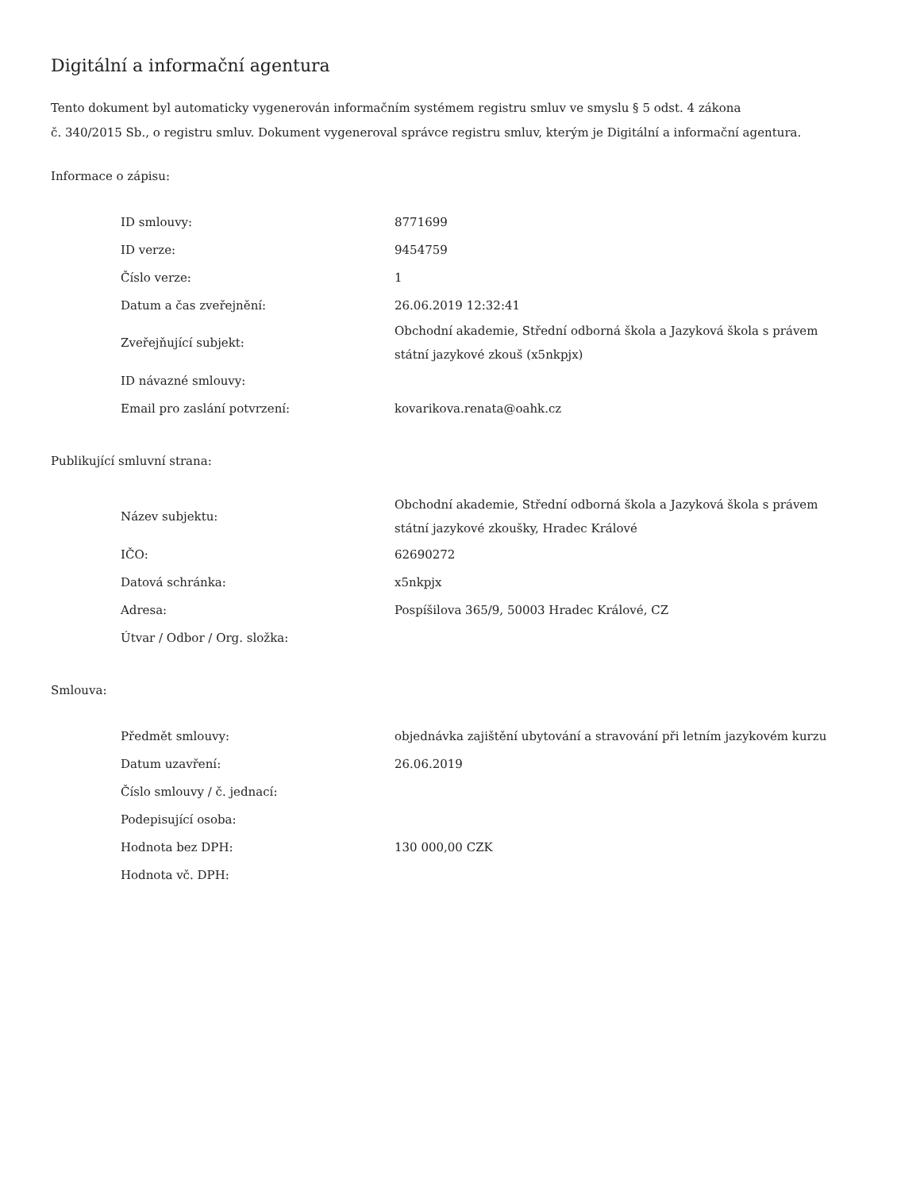Digitální a informační agentura
Tento dokument byl automaticky vygenerován informačním systémem registru smluv ve smyslu § 5 odst. 4 zákona
č. 340/2015 Sb., o registru smluv. Dokument vygeneroval správce registru smluv, kterým je Digitální a informační agentura.
Informace o zápisu:
| ID smlouvy: | 8771699 |
| ID verze: | 9454759 |
| Číslo verze: | 1 |
| Datum a čas zveřejnění: | 26.06.2019 12:32:41 |
| Zveřejňující subjekt: | Obchodní akademie, Střední odborná škola a Jazyková škola s právem státní jazykové zkouš (x5nkpjx) |
| ID návazné smlouvy: | |
| Email pro zaslání potvrzení: | kovarikova.renata@oahk.cz |
Publikující smluvní strana:
| Název subjektu: | Obchodní akademie, Střední odborná škola a Jazyková škola s právem státní jazykové zkoušky, Hradec Králové |
| IČO: | 62690272 |
| Datová schránka: | x5nkpjx |
| Adresa: | Pospíšilova 365/9, 50003 Hradec Králové, CZ |
| Útvar / Odbor / Org. složka: | |
Smlouva:
| Předmět smlouvy: | objednávka zajištění ubytování a stravování při letním jazykovém kurzu |
| Datum uzavření: | 26.06.2019 |
| Číslo smlouvy / č. jednací: | |
| Podepisující osoba: | |
| Hodnota bez DPH: | 130 000,00 CZK |
| Hodnota vč. DPH: | |